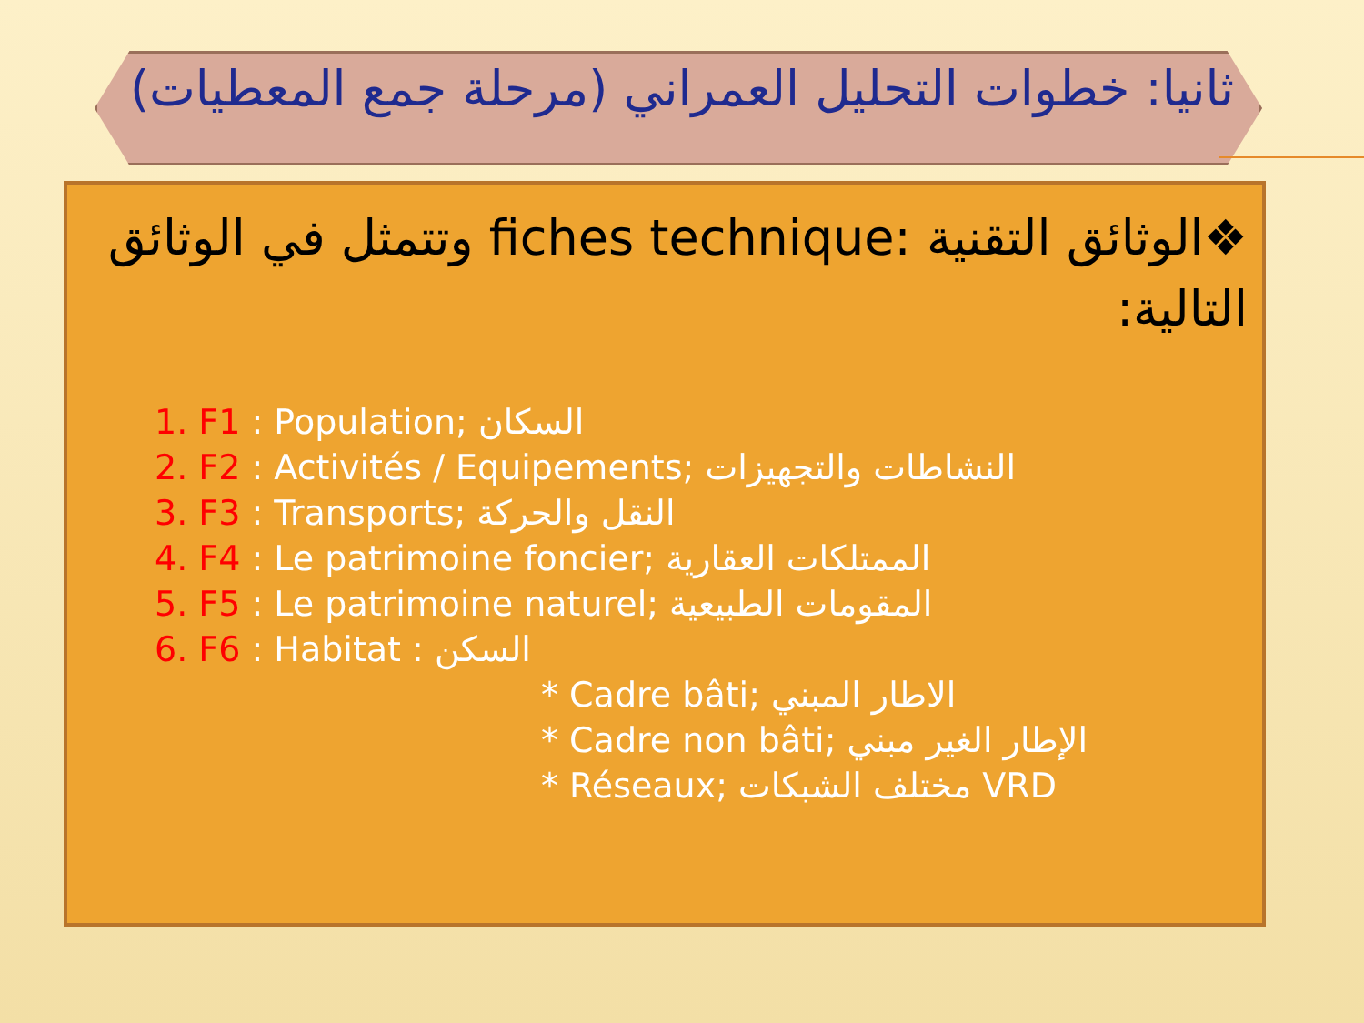ثانيا: خطوات التحليل العمراني (مرحلة جمع المعطيات)
❖الوثائق التقنية fiches technique: وتتمثل في الوثائق التالية:
1. F1 : Population; السكان
2. F2 : Activités / Equipements; النشاطات والتجهيزات
3. F3 : Transports; النقل والحركة
4. F4 : Le patrimoine foncier; الممتلكات العقارية
5. F5 : Le patrimoine naturel; المقومات الطبيعية
6. F6 : Habitat : السكن
* Cadre bâti; الاطار المبني
* Cadre non bâti; الإطار الغير مبني
* Réseaux; مختلف الشبكات VRD